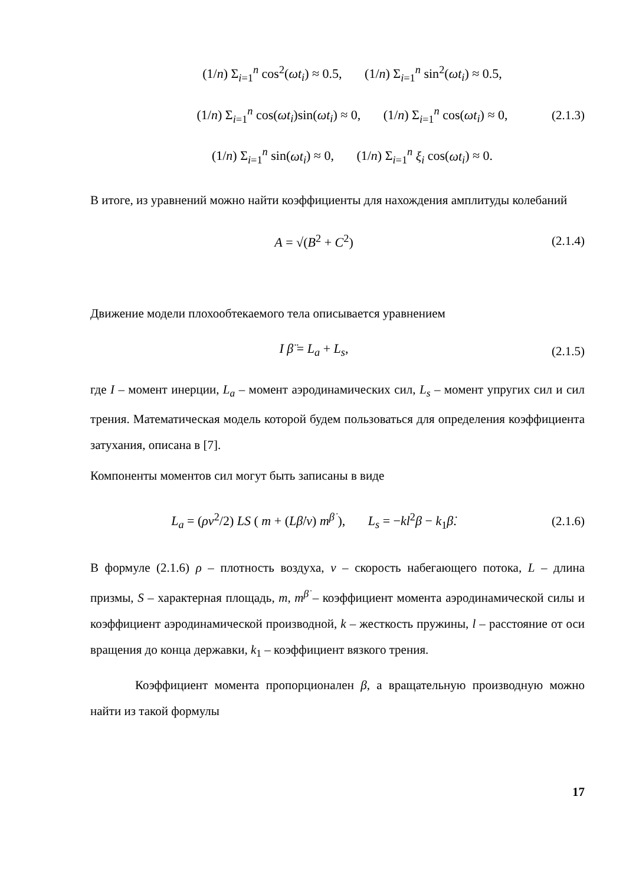(1/n) Σ<sub>i=1</sub><sup>n</sup> cos<sup>2</sup>(ωt<sub>i</sub>) ≈ 0.5, (1/n) Σ<sub>i=1</sub><sup>n</sup> sin<sup>2</sup>(ωt<sub>i</sub>) ≈ 0.5,
(1/n) Σ<sub>i=1</sub><sup>n</sup> cos(ωt<sub>i</sub>)sin(ωt<sub>i</sub>) ≈ 0, (1/n) Σ<sub>i=1</sub><sup>n</sup> cos(ωt<sub>i</sub>) ≈ 0,
(1/n) Σ<sub>i=1</sub><sup>n</sup> sin(ωt<sub>i</sub>) ≈ 0, (1/n) Σ<sub>i=1</sub><sup>n</sup> ξ<sub>i</sub> cos(ωt<sub>i</sub>) ≈ 0.
(2.1.3)
В итоге, из уравнений можно найти коэффициенты для нахождения амплитуды колебаний
A = √(B<sup>2</sup> + C<sup>2</sup>)
(2.1.4)
Движение модели плохообтекаемого тела описывается уравнением
I β̈ = L<sub>a</sub> + L<sub>s</sub>,
(2.1.5)
где I – момент инерции, L<sub>a</sub> – момент аэродинамических сил, L<sub>s</sub> – момент упругих сил и сил трения. Математическая модель которой будем пользоваться для определения коэффициента затухания, описана в [7].
Компоненты моментов сил могут быть записаны в виде
L<sub>a</sub> = (ρv<sup>2</sup>/2) LS ( m + (Lβ̇/v) m<sup>β̇</sup> ), L<sub>s</sub> = −kl<sup>2</sup>β − k<sub>1</sub>β̇.
(2.1.6)
В формуле (2.1.6) ρ – плотность воздуха, v – скорость набегающего потока, L – длина призмы, S – характерная площадь, m, m<sup>β̇</sup> – коэффициент момента аэродинамической силы и коэффициент аэродинамической производной, k – жесткость пружины, l – расстояние от оси вращения до конца державки, k<sub>1</sub> – коэффициент вязкого трения.
Коэффициент момента пропорционален β, а вращательную производную можно найти из такой формулы
17